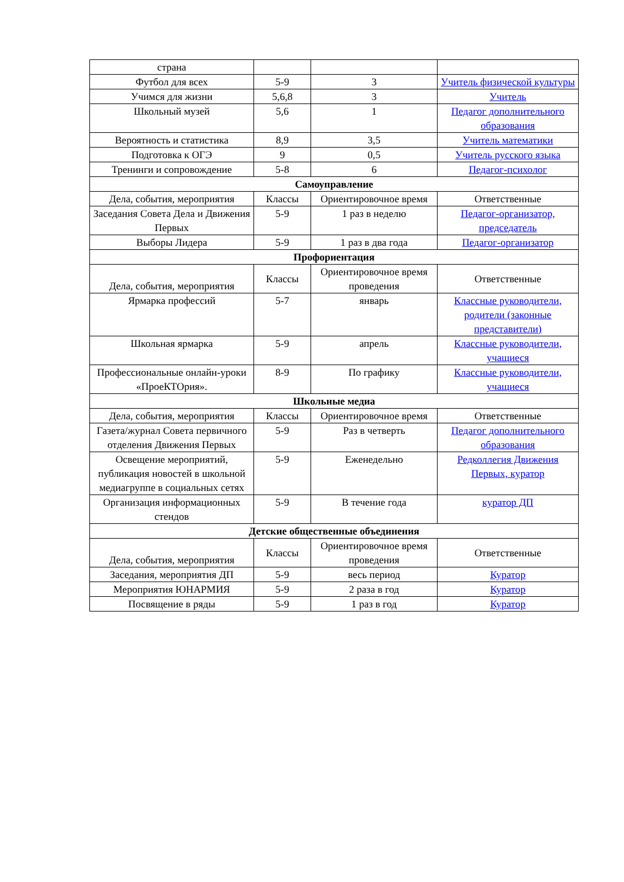| страна | | | |
| Футбол для всех | 5-9 | 3 | Учитель физической культуры |
| Учимся для жизни | 5,6,8 | 3 | Учитель |
| Школьный музей | 5,6 | 1 | Педагог дополнительного образования |
| Вероятность и статистика | 8,9 | 3,5 | Учитель математики |
| Подготовка к ОГЭ | 9 | 0,5 | Учитель русского языка |
| Тренинги и сопровождение | 5-8 | 6 | Педагог-психолог |
| Самоуправление | | | |
| Дела, события, мероприятия | Классы | Ориентировочное время | Ответственные |
| Заседания Совета Дела и Движения Первых | 5-9 | 1 раз в неделю | Педагог-организатор, председатель |
| Выборы Лидера | 5-9 | 1 раз в два года | Педагог-организатор |
| Профориентация | | | |
| Дела, события, мероприятия | Классы | Ориентировочное время проведения | Ответственные |
| Ярмарка профессий | 5-7 | январь | Классные руководители, родители (законные представители) |
| Школьная ярмарка | 5-9 | апрель | Классные руководители, учащиеся |
| Профессиональные онлайн-уроки «ПроеКТОрия». | 8-9 | По графику | Классные руководители, учащиеся |
| Школьные медиа | | | |
| Дела, события, мероприятия | Классы | Ориентировочное время | Ответственные |
| Газета/журнал Совета первичного отделения Движения Первых | 5-9 | Раз в четверть | Педагог дополнительного образования |
| Освещение мероприятий, публикация новостей в школьной медиагруппе в социальных сетях | 5-9 | Еженедельно | Редколлегия Движения Первых, куратор |
| Организация информационных стендов | 5-9 | В течение года | куратор ДП |
| Детские общественные объединения | | | |
| Дела, события, мероприятия | Классы | Ориентировочное время проведения | Ответственные |
| Заседания, мероприятия ДП | 5-9 | весь период | Куратор |
| Мероприятия ЮНАРМИЯ | 5-9 | 2 раза в год | Куратор |
| Посвящение в ряды | 5-9 | 1 раз в год | Куратор |